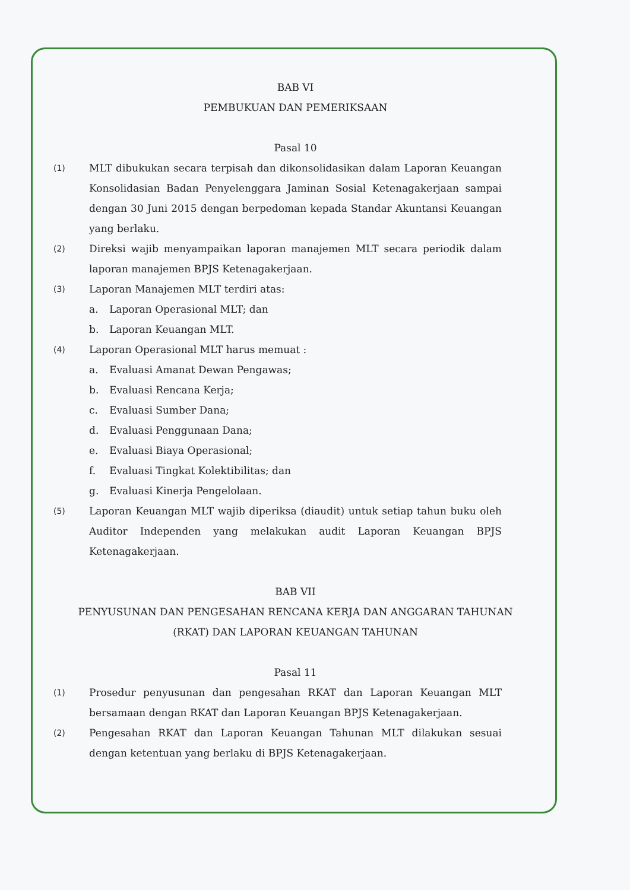BAB VI
PEMBUKUAN DAN PEMERIKSAAN
Pasal 10
(1) MLT dibukukan secara terpisah dan dikonsolidasikan dalam Laporan Keuangan Konsolidasian Badan Penyelenggara Jaminan Sosial Ketenagakerjaan sampai dengan 30 Juni 2015 dengan berpedoman kepada Standar Akuntansi Keuangan yang berlaku.
(2) Direksi wajib menyampaikan laporan manajemen MLT secara periodik dalam laporan manajemen BPJS Ketenagakerjaan.
(3) Laporan Manajemen MLT terdiri atas:
a. Laporan Operasional MLT; dan
b. Laporan Keuangan MLT.
(4) Laporan Operasional MLT harus memuat :
a. Evaluasi Amanat Dewan Pengawas;
b. Evaluasi Rencana Kerja;
c. Evaluasi Sumber Dana;
d. Evaluasi Penggunaan Dana;
e. Evaluasi Biaya Operasional;
f. Evaluasi Tingkat Kolektibilitas; dan
g. Evaluasi Kinerja Pengelolaan.
(5) Laporan Keuangan MLT wajib diperiksa (diaudit) untuk setiap tahun buku oleh Auditor Independen yang melakukan audit Laporan Keuangan BPJS Ketenagakerjaan.
BAB VII
PENYUSUNAN DAN PENGESAHAN RENCANA KERJA DAN ANGGARAN TAHUNAN (RKAT) DAN LAPORAN KEUANGAN TAHUNAN
Pasal 11
(1) Prosedur penyusunan dan pengesahan RKAT dan Laporan Keuangan MLT bersamaan dengan RKAT dan Laporan Keuangan BPJS Ketenagakerjaan.
(2) Pengesahan RKAT dan Laporan Keuangan Tahunan MLT dilakukan sesuai dengan ketentuan yang berlaku di BPJS Ketenagakerjaan.